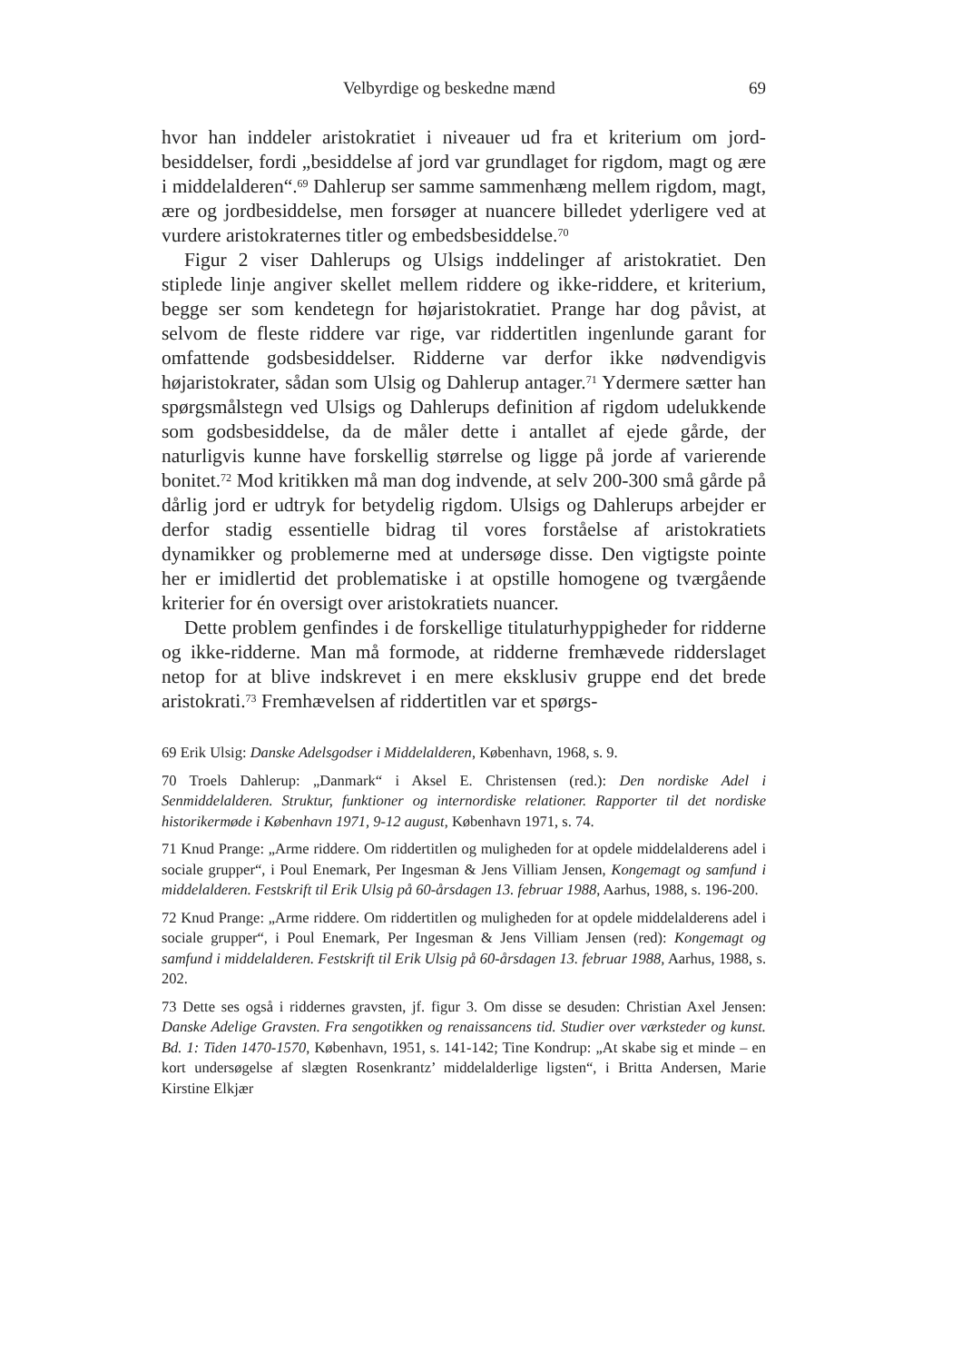Velbyrdige og beskedne mænd 69
hvor han inddeler aristokratiet i niveauer ud fra et kriterium om jord­besiddelser, fordi „besiddelse af jord var grundlaget for rigdom, magt og ære i middelalderen“.<sup>69</sup> Dahlerup ser samme sammenhæng mellem rigdom, magt, ære og jordbesiddelse, men forsøger at nuancere bille­det yderligere ved at vurdere aristokraternes titler og embedsbesiddel­se.<sup>70</sup>
Figur 2 viser Dahlerups og Ulsigs inddelinger af aristokratiet. Den stiplede linje angiver skellet mellem riddere og ikke-riddere, et krite­rium, begge ser som kendetegn for højaristokratiet. Prange har dog påvist, at selvom de fleste riddere var rige, var riddertitlen ingenlun­de garant for omfattende godsbesiddelser. Ridderne var derfor ikke nødvendigvis højaristokrater, sådan som Ulsig og Dahlerup antager.<sup>71</sup> Ydermere sætter han spørgsmålstegn ved Ulsigs og Dahlerups defini­tion af rigdom udelukkende som godsbesiddelse, da de måler dette i antallet af ejede gårde, der naturligvis kunne have forskellig størrelse og ligge på jorde af varierende bonitet.<sup>72</sup> Mod kritikken må man dog indvende, at selv 200-300 små gårde på dårlig jord er udtryk for bety­delig rigdom. Ulsigs og Dahlerups arbejder er derfor stadig essentielle bidrag til vores forståelse af aristokratiets dynamikker og problemerne med at undersøge disse. Den vigtigste pointe her er imidlertid det pro­blematiske i at opstille homogene og tværgående kriterier for én over­sigt over aristokratiets nuancer.
Dette problem genfindes i de forskellige titulaturhyppigheder for ridderne og ikke-ridderne. Man må formode, at ridderne fremhævede ridderslaget netop for at blive indskrevet i en mere eksklusiv gruppe end det brede aristokrati.<sup>73</sup> Fremhævelsen af riddertitlen var et spørgs-
69 Erik Ulsig: Danske Adelsgodser i Middelalderen, København, 1968, s. 9.
70 Troels Dahlerup: „Danmark“ i Aksel E. Christensen (red.): Den nordiske Adel i Senmiddelalderen. Struktur, funktioner og internordiske relationer. Rapporter til det nordiske historikermøde i København 1971, 9-12 august, København 1971, s. 74.
71 Knud Prange: „Arme riddere. Om riddertitlen og muligheden for at opdele middelalderens adel i sociale grupper“, i Poul Enemark, Per Ingesman & Jens Villiam Jensen, Kongemagt og samfund i middelalderen. Festskrift til Erik Ulsig på 60-årsdagen 13. februar 1988, Aarhus, 1988, s. 196-200.
72 Knud Prange: „Arme riddere. Om riddertitlen og muligheden for at opdele middelalderens adel i sociale grupper“, i Poul Enemark, Per Ingesman & Jens Villiam Jensen (red): Kongemagt og samfund i middelalderen. Festskrift til Erik Ulsig på 60-årsdagen 13. februar 1988, Aarhus, 1988, s. 202.
73 Dette ses også i riddernes gravsten, jf. figur 3. Om disse se desuden: Christi­an Axel Jensen: Danske Adelige Gravsten. Fra sengotikken og renaissancens tid. Stu­dier over værksteder og kunst. Bd. 1: Tiden 1470-1570, København, 1951, s. 141-142; Tine Kondrup: „At skabe sig et minde – en kort undersøgelse af slægten Rosenkrantz’ middelalderlige ligsten“, i Britta Andersen, Marie Kirstine Elkjær